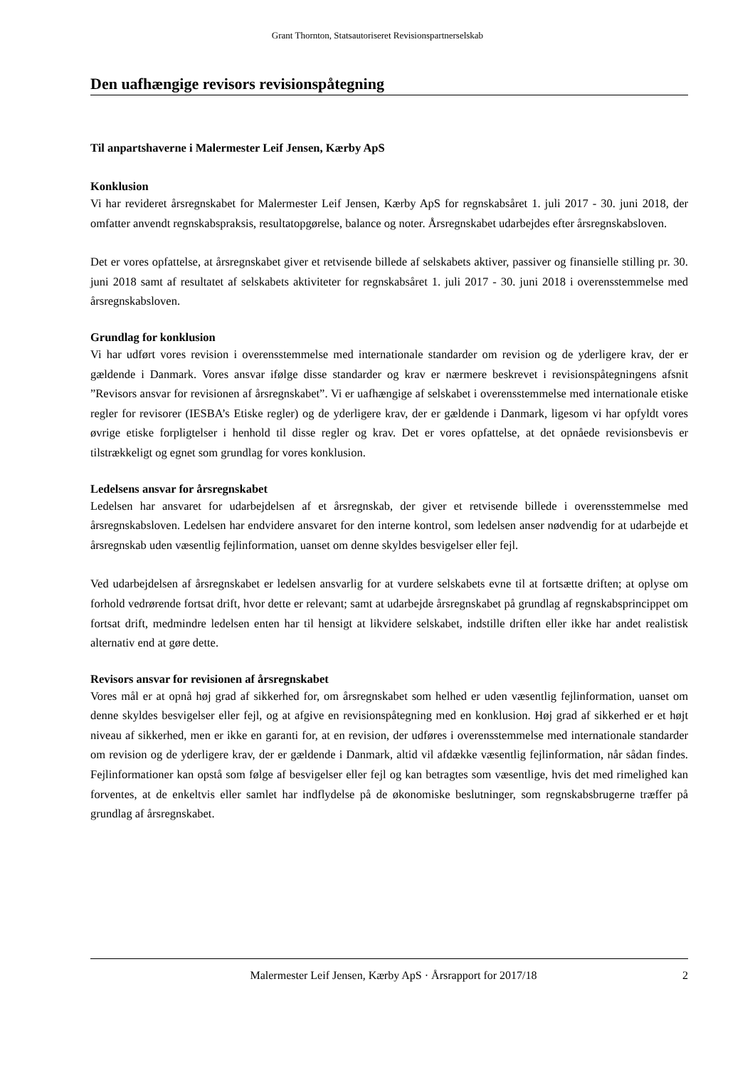Grant Thornton, Statsautoriseret Revisionspartnerselskab
Den uafhængige revisors revisionspåtegning
Til anpartshaverne i Malermester Leif Jensen, Kærby ApS
Konklusion
Vi har revideret årsregnskabet for Malermester Leif Jensen, Kærby ApS for regnskabsåret 1. juli 2017 - 30. juni 2018, der omfatter anvendt regnskabspraksis, resultatopgørelse, balance og noter. Årsregnskabet udarbejdes efter årsregnskabsloven.
Det er vores opfattelse, at årsregnskabet giver et retvisende billede af selskabets aktiver, passiver og finansielle stilling pr. 30. juni 2018 samt af resultatet af selskabets aktiviteter for regnskabsåret 1. juli 2017 - 30. juni 2018 i overensstemmelse med årsregnskabsloven.
Grundlag for konklusion
Vi har udført vores revision i overensstemmelse med internationale standarder om revision og de yderligere krav, der er gældende i Danmark. Vores ansvar ifølge disse standarder og krav er nærmere beskrevet i revisionspåtegningens afsnit ”Revisors ansvar for revisionen af årsregnskabet”. Vi er uafhængige af selskabet i overensstemmelse med internationale etiske regler for revisorer (IESBA’s Etiske regler) og de yderligere krav, der er gældende i Danmark, ligesom vi har opfyldt vores øvrige etiske forpligtelser i henhold til disse regler og krav. Det er vores opfattelse, at det opnåede revisionsbevis er tilstrækkeligt og egnet som grundlag for vores konklusion.
Ledelsens ansvar for årsregnskabet
Ledelsen har ansvaret for udarbejdelsen af et årsregnskab, der giver et retvisende billede i overensstemmelse med årsregnskabsloven. Ledelsen har endvidere ansvaret for den interne kontrol, som ledelsen anser nødvendig for at udarbejde et årsregnskab uden væsentlig fejlinformation, uanset om denne skyldes besvigelser eller fejl.
Ved udarbejdelsen af årsregnskabet er ledelsen ansvarlig for at vurdere selskabets evne til at fortsætte driften; at oplyse om forhold vedrørende fortsat drift, hvor dette er relevant; samt at udarbejde årsregnskabet på grundlag af regnskabsprincippet om fortsat drift, medmindre ledelsen enten har til hensigt at likvidere selskabet, indstille driften eller ikke har andet realistisk alternativ end at gøre dette.
Revisors ansvar for revisionen af årsregnskabet
Vores mål er at opnå høj grad af sikkerhed for, om årsregnskabet som helhed er uden væsentlig fejlinformation, uanset om denne skyldes besvigelser eller fejl, og at afgive en revisionspåtegning med en konklusion. Høj grad af sikkerhed er et højt niveau af sikkerhed, men er ikke en garanti for, at en revision, der udføres i overensstemmelse med internationale standarder om revision og de yderligere krav, der er gældende i Danmark, altid vil afdække væsentlig fejlinformation, når sådan findes. Fejlinformationer kan opstå som følge af besvigelser eller fejl og kan betragtes som væsentlige, hvis det med rimelighed kan forventes, at de enkeltvis eller samlet har indflydelse på de økonomiske beslutninger, som regnskabsbrugerne træffer på grundlag af årsregnskabet.
Malermester Leif Jensen, Kærby ApS · Årsrapport for 2017/18 2